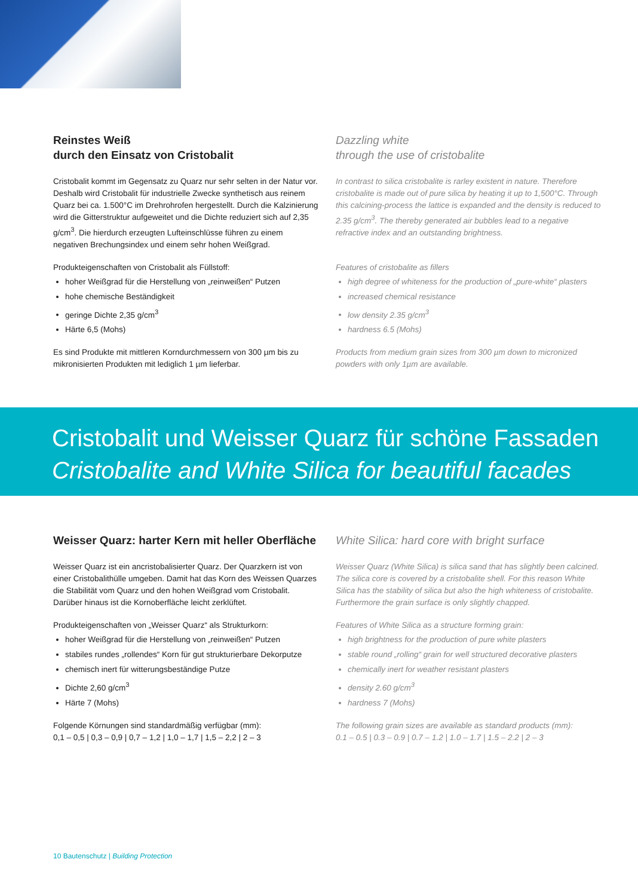Reinstes Weiß
durch den Einsatz von Cristobalit
Cristobalit kommt im Gegensatz zu Quarz nur sehr selten in der Natur vor. Deshalb wird Cristobalit für industrielle Zwecke synthetisch aus reinem Quarz bei ca. 1.500°C im Drehrohrofen hergestellt. Durch die Kalzinierung wird die Gitterstruktur aufgeweitet und die Dichte reduziert sich auf 2,35 g/cm<sup>3</sup>. Die hierdurch erzeugten Lufteinschlüsse führen zu einem negativen Brechungsindex und einem sehr hohen Weißgrad.
Produkteigenschaften von Cristobalit als Füllstoff:
hoher Weißgrad für die Herstellung von „reinweißen“ Putzen
hohe chemische Beständigkeit
geringe Dichte 2,35 g/cm<sup>3</sup>
Härte 6,5 (Mohs)
Es sind Produkte mit mittleren Korndurchmessern von 300 µm bis zu mikronisierten Produkten mit lediglich 1 µm lieferbar.
Dazzling white
through the use of cristobalite
In contrast to silica cristobalite is rarley existent in nature. Therefore cristobalite is made out of pure silica by heating it up to 1,500°C. Through this calcining-process the lattice is expanded and the density is reduced to 2.35 g/cm<sup>3</sup>. The thereby generated air bubbles lead to a negative refractive index and an outstanding brightness.
Features of cristobalite as fillers
high degree of whiteness for the production of „pure-white“ plasters
increased chemical resistance
low density 2.35 g/cm<sup>3</sup>
hardness 6.5 (Mohs)
Products from medium grain sizes from 300 µm down to micronized powders with only 1µm are available.
Cristobalit und Weisser Quarz für schöne Fassaden
Cristobalite and White Silica for beautiful facades
Weisser Quarz: harter Kern mit heller Oberfläche
Weisser Quarz ist ein ancristobalisierter Quarz. Der Quarzkern ist von einer Cristobalithülle umgeben. Damit hat das Korn des Weissen Quarzes die Stabilität vom Quarz und den hohen Weißgrad vom Cristobalit. Darüber hinaus ist die Kornoberfläche leicht zerklüftet.
Produkteigenschaften von „Weisser Quarz“ als Strukturkorn:
hoher Weißgrad für die Herstellung von „reinweißen“ Putzen
stabiles rundes „rollendes“ Korn für gut strukturierbare Dekorputze
chemisch inert für witterungsbeständige Putze
Dichte 2,60 g/cm<sup>3</sup>
Härte 7 (Mohs)
Folgende Körnungen sind standardmäßig verfügbar (mm):
0,1 – 0,5 | 0,3 – 0,9 | 0,7 – 1,2 | 1,0 – 1,7 | 1,5 – 2,2 | 2 – 3
White Silica: hard core with bright surface
Weisser Quarz (White Silica) is silica sand that has slightly been calcined. The silica core is covered by a cristobalite shell. For this reason White Silica has the stability of silica but also the high whiteness of cristobalite. Furthermore the grain surface is only slightly chapped.
Features of White Silica as a structure forming grain:
high brightness for the production of pure white plasters
stable round „rolling“ grain for well structured decorative plasters
chemically inert for weather resistant plasters
density 2.60 g/cm<sup>3</sup>
hardness 7 (Mohs)
The following grain sizes are available as standard products (mm):
0.1 – 0.5 | 0.3 – 0.9 | 0.7 – 1.2 | 1.0 – 1.7 | 1.5 – 2.2 | 2 – 3
10 Bautenschutz | Building Protection